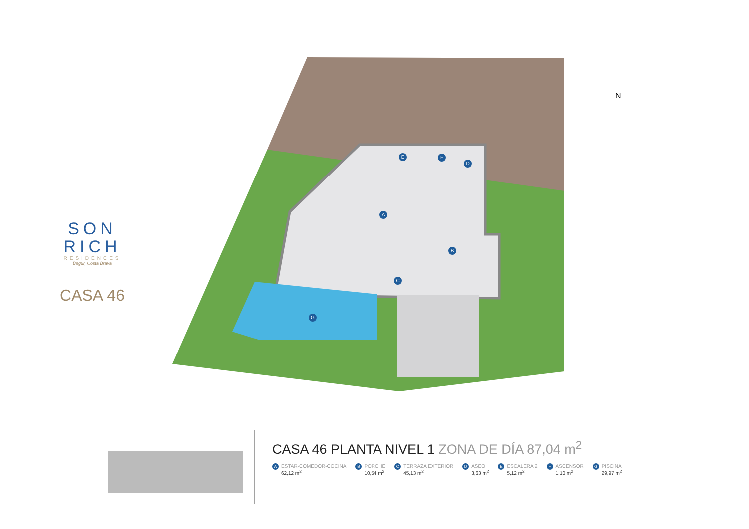E F
D
A
B
C
G
N
SON
RICH
RESIDENCES
Begur, Costa Brava
CASA 46
CASA 46 PLANTA NIVEL 1 ZONA DE DÍA 87,04 m<sup>2</sup>
A ESTAR-COMEDOR-COCINA
62,12 m<sup>2</sup>
B PORCHE
10,54 m<sup>2</sup>
C TERRAZA EXTERIOR
45,13 m<sup>2</sup>
D ASEO
3,63 m<sup>2</sup>
E ESCALERA 2
5,12 m<sup>2</sup>
F ASCENSOR
1,10 m<sup>2</sup>
G PISCINA
29,97 m<sup>2</sup>